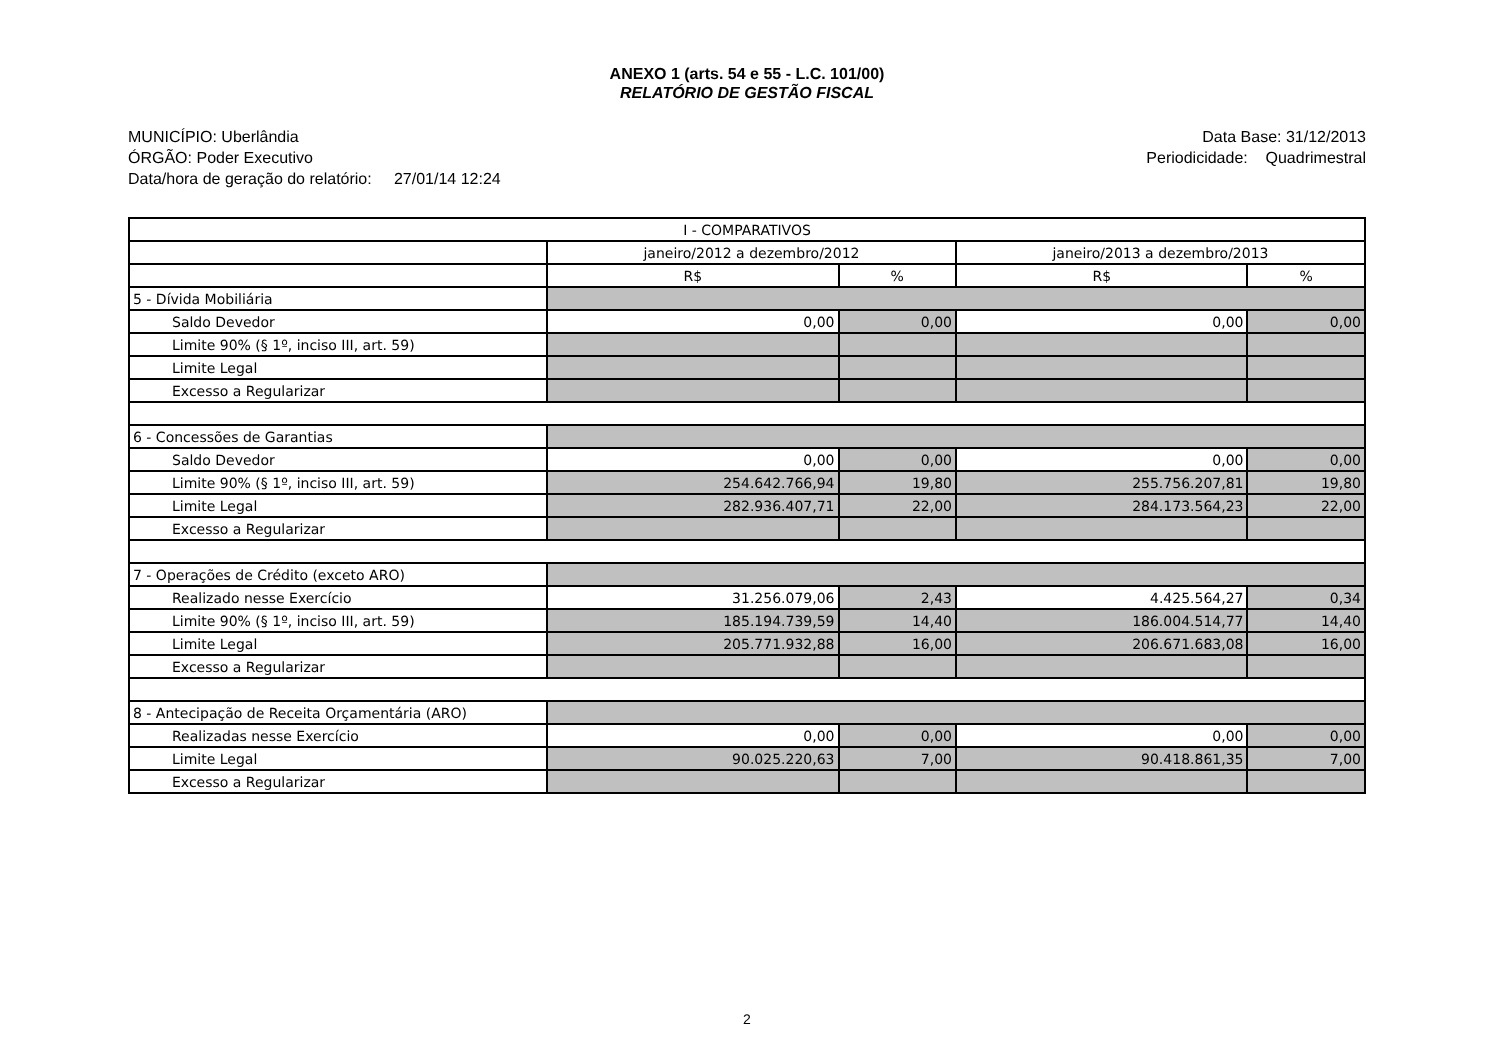ANEXO 1 (arts. 54 e 55 - L.C. 101/00)
RELATÓRIO DE GESTÃO FISCAL
MUNICÍPIO: Uberlândia
ÓRGÃO: Poder Executivo
Data/hora de geração do relatório: 27/01/14 12:24
Data Base: 31/12/2013
Periodicidade: Quadrimestral
| I - COMPARATIVOS | | | | |
| --- | --- | --- | --- | --- |
| | janeiro/2012 a dezembro/2012 | | janeiro/2013 a dezembro/2013 | |
| | R$ | % | R$ | % |
| 5 - Dívida Mobiliária | | | | |
| Saldo Devedor | 0,00 | 0,00 | 0,00 | 0,00 |
| Limite 90% (§ 1º, inciso III, art. 59) | | | | |
| Limite Legal | | | | |
| Excesso a Regularizar | | | | |
| 6 - Concessões de Garantias | | | | |
| Saldo Devedor | 0,00 | 0,00 | 0,00 | 0,00 |
| Limite 90% (§ 1º, inciso III, art. 59) | 254.642.766,94 | 19,80 | 255.756.207,81 | 19,80 |
| Limite Legal | 282.936.407,71 | 22,00 | 284.173.564,23 | 22,00 |
| Excesso a Regularizar | | | | |
| 7 - Operações de Crédito (exceto ARO) | | | | |
| Realizado nesse Exercício | 31.256.079,06 | 2,43 | 4.425.564,27 | 0,34 |
| Limite 90% (§ 1º, inciso III, art. 59) | 185.194.739,59 | 14,40 | 186.004.514,77 | 14,40 |
| Limite Legal | 205.771.932,88 | 16,00 | 206.671.683,08 | 16,00 |
| Excesso a Regularizar | | | | |
| 8 - Antecipação de Receita Orçamentária (ARO) | | | | |
| Realizadas nesse Exercício | 0,00 | 0,00 | 0,00 | 0,00 |
| Limite Legal | 90.025.220,63 | 7,00 | 90.418.861,35 | 7,00 |
| Excesso a Regularizar | | | | |
2